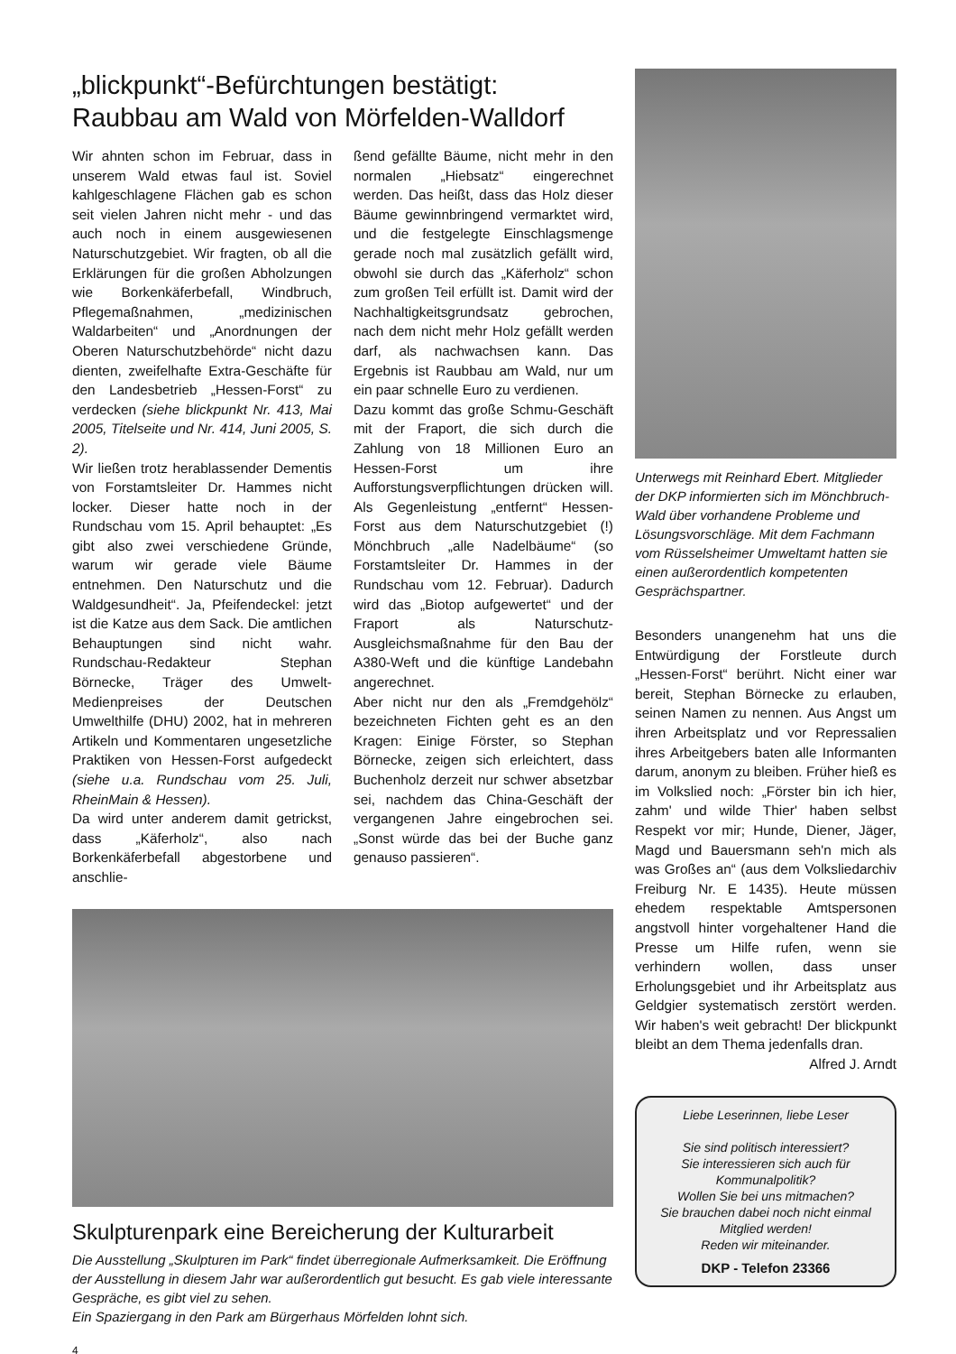„blickpunkt“-Befürchtungen bestätigt:
Raubbau am Wald von Mörfelden-Walldorf
Wir ahnten schon im Februar, dass in unserem Wald etwas faul ist. Soviel kahlgeschlagene Flächen gab es schon seit vielen Jahren nicht mehr - und das auch noch in einem ausgewiesenen Naturschutzgebiet. Wir fragten, ob all die Erklärungen für die großen Abholzungen wie Borkenkäferbefall, Windbruch, Pflegemaßnahmen, „medizinischen Waldarbeiten“ und „Anordnungen der Oberen Naturschutzbehörde“ nicht dazu dienten, zweifelhafte Extra-Geschäfte für den Landesbetrieb „Hessen-Forst“ zu verdecken (siehe blickpunkt Nr. 413, Mai 2005, Titelseite und Nr. 414, Juni 2005, S. 2).
Wir ließen trotz herablassender Dementis von Forstamtsleiter Dr. Hammes nicht locker. Dieser hatte noch in der Rundschau vom 15. April behauptet: „Es gibt also zwei verschiedene Gründe, warum wir gerade viele Bäume entnehmen. Den Naturschutz und die Waldgesundheit“. Ja, Pfeifendeckel: jetzt ist die Katze aus dem Sack. Die amtlichen Behauptungen sind nicht wahr. Rundschau-Redakteur Stephan Börnecke, Träger des Umwelt-Medienpreises der Deutschen Umwelthilfe (DHU) 2002, hat in mehreren Artikeln und Kommentaren ungesetzliche Praktiken von Hessen-Forst aufgedeckt (siehe u.a. Rundschau vom 25. Juli, RheinMain & Hessen).
Da wird unter anderem damit getrickst, dass „Käferholz“, also nach Borkenkäferbefall abgestorbene und anschlie-
ßend gefällte Bäume, nicht mehr in den normalen „Hiebsatz“ eingerechnet werden. Das heißt, dass das Holz dieser Bäume gewinnbringend vermarktet wird, und die festgelegte Einschlagsmenge gerade noch mal zusätzlich gefällt wird, obwohl sie durch das „Käferholz“ schon zum großen Teil erfüllt ist. Damit wird der Nachhaltigkeitsgrundsatz gebrochen, nach dem nicht mehr Holz gefällt werden darf, als nachwachsen kann. Das Ergebnis ist Raubbau am Wald, nur um ein paar schnelle Euro zu verdienen.
Dazu kommt das große Schmu-Geschäft mit der Fraport, die sich durch die Zahlung von 18 Millionen Euro an Hessen-Forst um ihre Aufforstungsverpflichtungen drücken will. Als Gegenleistung „entfernt“ Hessen-Forst aus dem Naturschutzgebiet (!) Mönchbruch „alle Nadelbäume“ (so Forstamtsleiter Dr. Hammes in der Rundschau vom 12. Februar). Dadurch wird das „Biotop aufgewertet“ und der Fraport als Naturschutz-Ausgleichsmaßnahme für den Bau der A380-Weft und die künftige Landebahn angerechnet.
Aber nicht nur den als „Fremdgehölz“ bezeichneten Fichten geht es an den Kragen: Einige Förster, so Stephan Börnecke, zeigen sich erleichtert, dass Buchenholz derzeit nur schwer absetzbar sei, nachdem das China-Geschäft der vergangenen Jahre eingebrochen sei. „Sonst würde das bei der Buche ganz genauso passieren“.
Skulpturenpark eine Bereicherung der Kulturarbeit
Die Ausstellung „Skulpturen im Park“ findet überregionale Aufmerksamkeit. Die Eröffnung der Ausstellung in diesem Jahr war außerordentlich gut besucht. Es gab viele interessante Gespräche, es gibt viel zu sehen.
Ein Spaziergang in den Park am Bürgerhaus Mörfelden lohnt sich.
Unterwegs mit Reinhard Ebert. Mitglieder der DKP informierten sich im Mönchbruch-Wald über vorhandene Probleme und Lösungsvorschläge. Mit dem Fachmann vom Rüsselsheimer Umweltamt hatten sie einen außerordentlich kompetenten Gesprächspartner.
Besonders unangenehm hat uns die Entwürdigung der Forstleute durch „Hessen-Forst“ berührt. Nicht einer war bereit, Stephan Börnecke zu erlauben, seinen Namen zu nennen. Aus Angst um ihren Arbeitsplatz und vor Repressalien ihres Arbeitgebers baten alle Informanten darum, anonym zu bleiben. Früher hieß es im Volkslied noch: „Förster bin ich hier, zahm' und wilde Thier' haben selbst Respekt vor mir; Hunde, Diener, Jäger, Magd und Bauersmann seh'n mich als was Großes an“ (aus dem Volksliedarchiv Freiburg Nr. E 1435). Heute müssen ehedem respektable Amtspersonen angstvoll hinter vorgehaltener Hand die Presse um Hilfe rufen, wenn sie verhindern wollen, dass unser Erholungsgebiet und ihr Arbeitsplatz aus Geldgier systematisch zerstört werden. Wir haben's weit gebracht! Der blickpunkt bleibt an dem Thema jedenfalls dran.
Alfred J. Arndt
Liebe Leserinnen, liebe Leser
Sie sind politisch interessiert?
Sie interessieren sich auch für Kommunalpolitik?
Wollen Sie bei uns mitmachen?
Sie brauchen dabei noch nicht einmal Mitglied werden!
Reden wir miteinander.
DKP - Telefon 23366
4